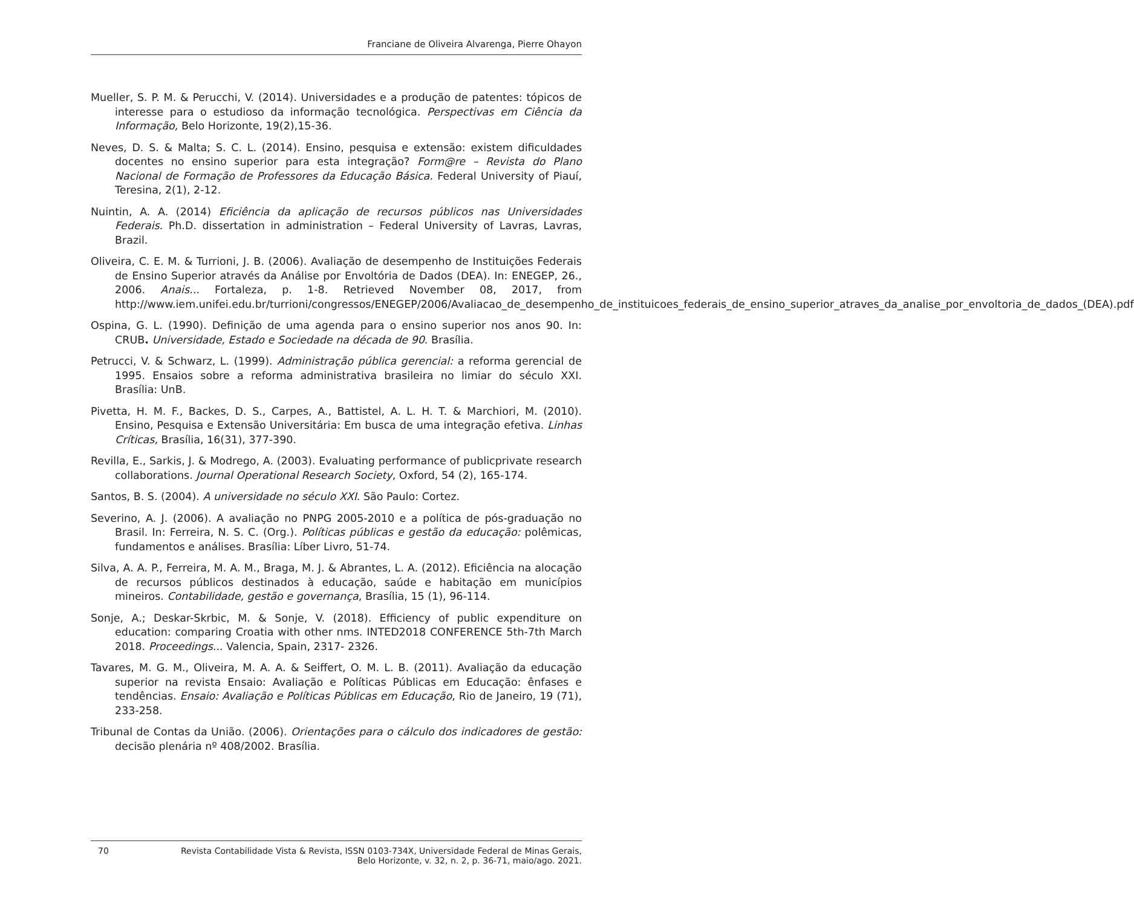Franciane de Oliveira Alvarenga, Pierre Ohayon
Mueller, S. P. M. & Perucchi, V. (2014). Universidades e a produção de patentes: tópicos de interesse para o estudioso da informação tecnológica. Perspectivas em Ciência da Informação, Belo Horizonte, 19(2),15-36.
Neves, D. S. & Malta; S. C. L. (2014). Ensino, pesquisa e extensão: existem dificuldades docentes no ensino superior para esta integração? Form@re – Revista do Plano Nacional de Formação de Professores da Educação Básica. Federal University of Piauí, Teresina, 2(1), 2-12.
Nuintin, A. A. (2014) Eficiência da aplicação de recursos públicos nas Universidades Federais. Ph.D. dissertation in administration – Federal University of Lavras, Lavras, Brazil.
Oliveira, C. E. M. & Turrioni, J. B. (2006). Avaliação de desempenho de Instituições Federais de Ensino Superior através da Análise por Envoltória de Dados (DEA). In: ENEGEP, 26., 2006. Anais... Fortaleza, p. 1-8. Retrieved November 08, 2017, from http://www.iem.unifei.edu.br/turrioni/congressos/ENEGEP/2006/Avaliacao_de_desempenho_de_instituicoes_federais_de_ensino_superior_atraves_da_analise_por_envoltoria_de_dados_(DEA).pdf
Ospina, G. L. (1990). Definição de uma agenda para o ensino superior nos anos 90. In: CRUB. Universidade, Estado e Sociedade na década de 90. Brasília.
Petrucci, V. & Schwarz, L. (1999). Administração pública gerencial: a reforma gerencial de 1995. Ensaios sobre a reforma administrativa brasileira no limiar do século XXI. Brasília: UnB.
Pivetta, H. M. F., Backes, D. S., Carpes, A., Battistel, A. L. H. T. & Marchiori, M. (2010). Ensino, Pesquisa e Extensão Universitária: Em busca de uma integração efetiva. Linhas Críticas, Brasília, 16(31), 377-390.
Revilla, E., Sarkis, J. & Modrego, A. (2003). Evaluating performance of publicprivate research collaborations. Journal Operational Research Society, Oxford, 54 (2), 165-174.
Santos, B. S. (2004). A universidade no século XXI. São Paulo: Cortez.
Severino, A. J. (2006). A avaliação no PNPG 2005-2010 e a política de pós-graduação no Brasil. In: Ferreira, N. S. C. (Org.). Políticas públicas e gestão da educação: polêmicas, fundamentos e análises. Brasília: Líber Livro, 51-74.
Silva, A. A. P., Ferreira, M. A. M., Braga, M. J. & Abrantes, L. A. (2012). Eficiência na alocação de recursos públicos destinados à educação, saúde e habitação em municípios mineiros. Contabilidade, gestão e governança, Brasília, 15 (1), 96-114.
Sonje, A.; Deskar-Skrbic, M. & Sonje, V. (2018). Efficiency of public expenditure on education: comparing Croatia with other nms. INTED2018 CONFERENCE 5th-7th March 2018. Proceedings... Valencia, Spain, 2317- 2326.
Tavares, M. G. M., Oliveira, M. A. A. & Seiffert, O. M. L. B. (2011). Avaliação da educação superior na revista Ensaio: Avaliação e Políticas Públicas em Educação: ênfases e tendências. Ensaio: Avaliação e Políticas Públicas em Educação, Rio de Janeiro, 19 (71), 233-258.
Tribunal de Contas da União. (2006). Orientações para o cálculo dos indicadores de gestão: decisão plenária nº 408/2002. Brasília.
70 Revista Contabilidade Vista & Revista, ISSN 0103-734X, Universidade Federal de Minas Gerais,
Belo Horizonte, v. 32, n. 2, p. 36-71, maio/ago. 2021.